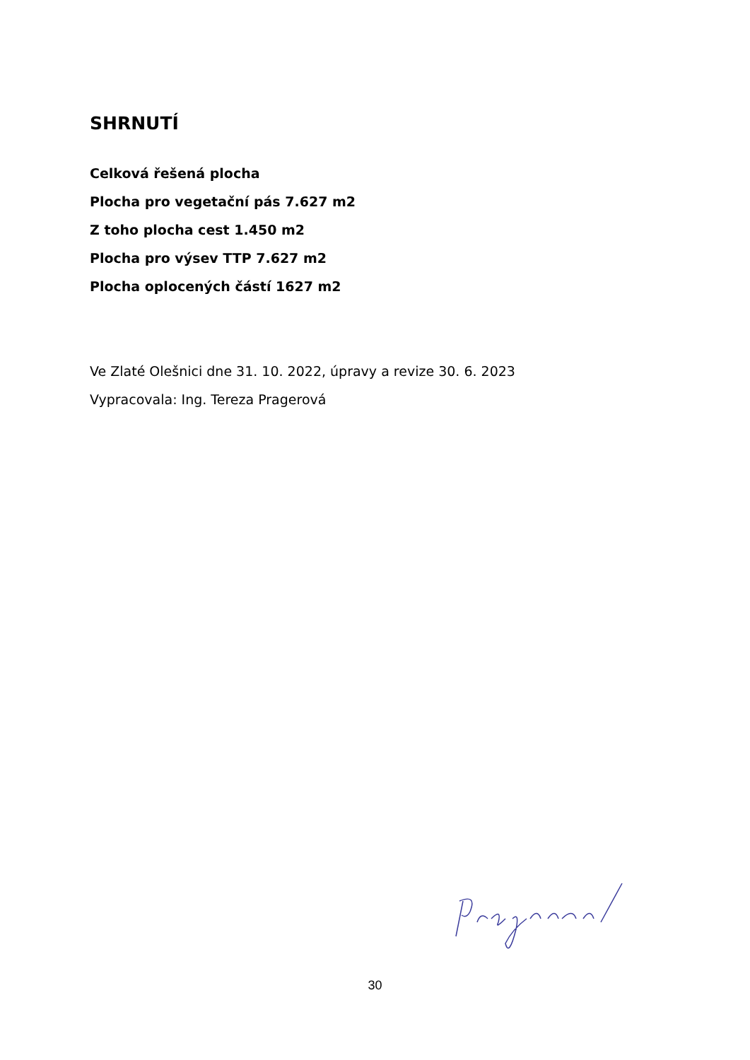SHRNUTÍ
Celková řešená plocha
Plocha pro vegetační pás 7.627 m2
Z toho plocha cest 1.450 m2
Plocha pro výsev TTP 7.627 m2
Plocha oplocených částí 1627 m2
Ve Zlaté Olešnici dne 31. 10. 2022, úpravy a revize 30. 6. 2023
Vypracovala: Ing. Tereza Pragerová
30